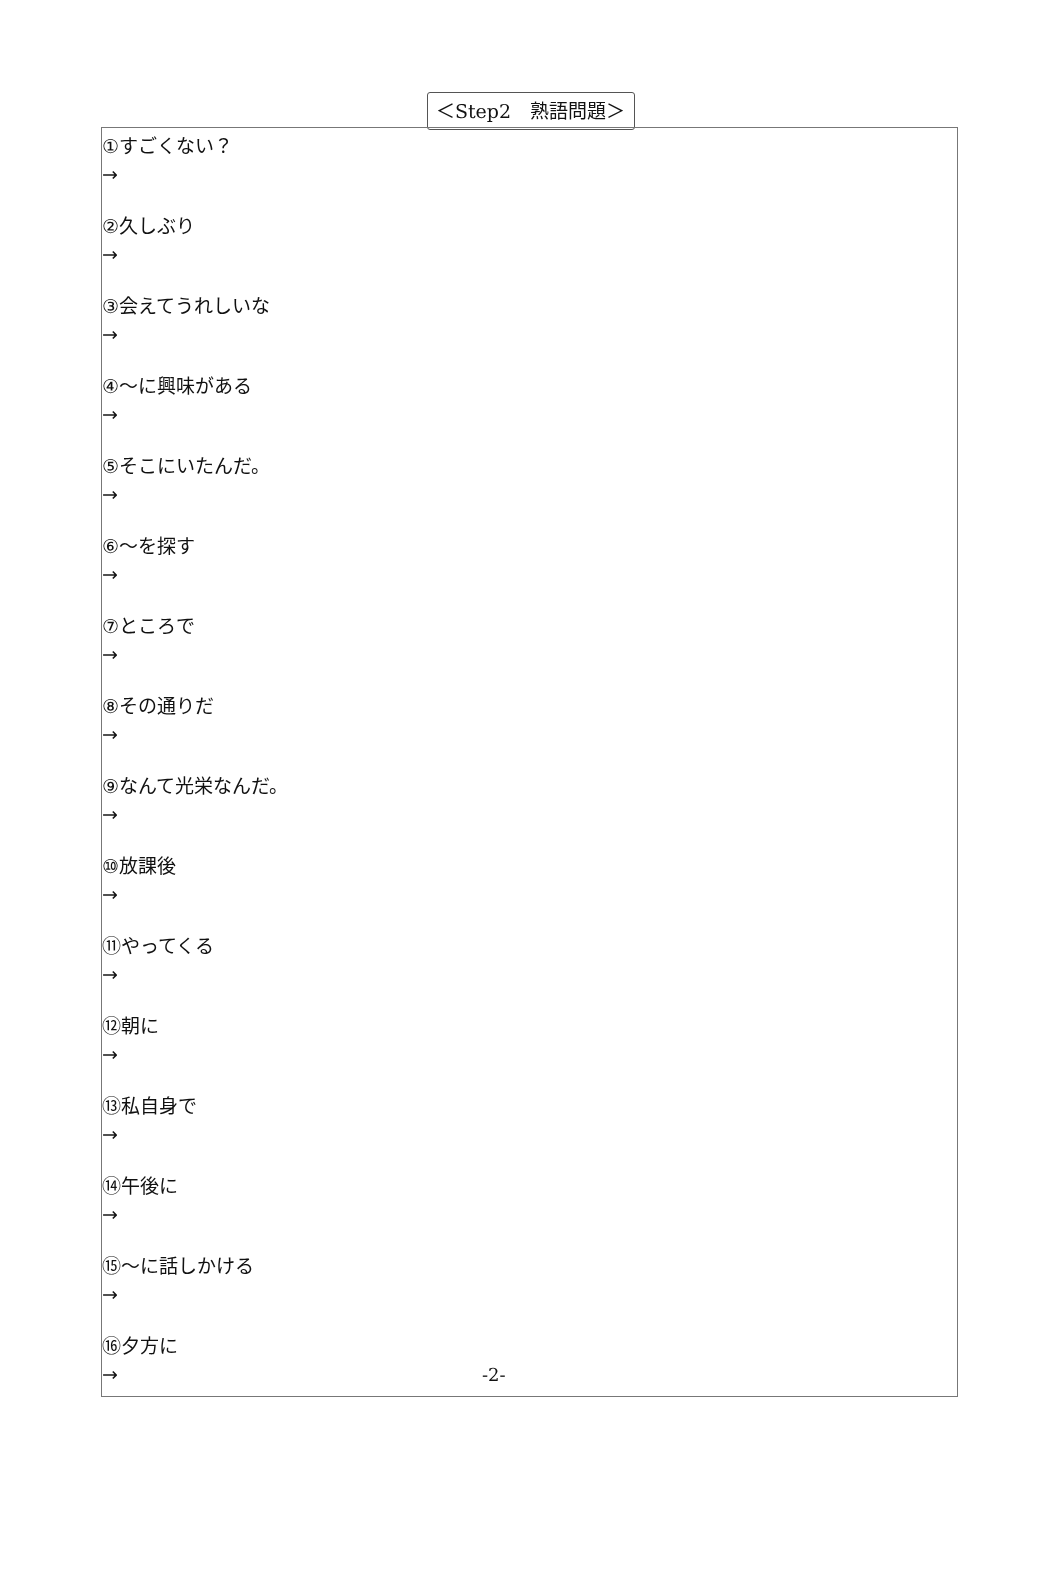＜Step2　熟語問題＞
①すごくない？
→
②久しぶり
→
③会えてうれしいな
→
④～に興味がある
→
⑤そこにいたんだ。
→
⑥～を探す
→
⑦ところで
→
⑧その通りだ
→
⑨なんて光栄なんだ。
→
⑩放課後
→
⑪やってくる
→
⑫朝に
→
⑬私自身で
→
⑭午後に
→
⑮～に話しかける
→
⑯夕方に
→
-2-